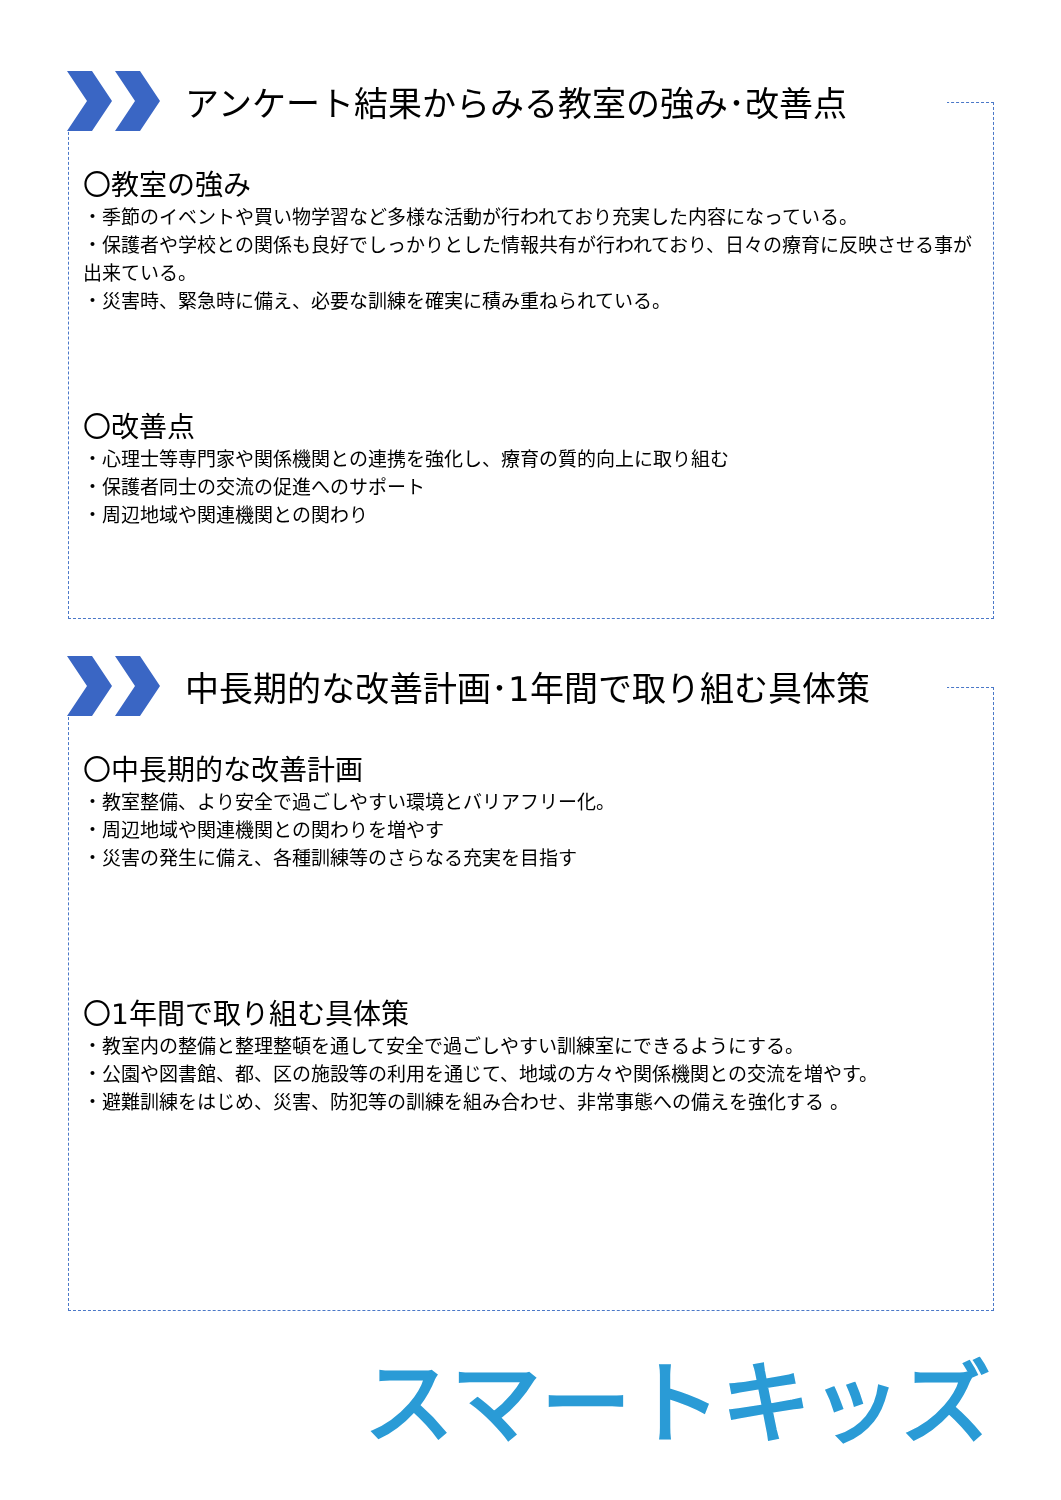アンケート結果からみる教室の強み･改善点
〇教室の強み
・季節のイベントや買い物学習など多様な活動が行われており充実した内容になっている。
・保護者や学校との関係も良好でしっかりとした情報共有が行われており、日々の療育に反映させる事が出来ている。
・災害時、緊急時に備え、必要な訓練を確実に積み重ねられている。
〇改善点
・心理士等専門家や関係機関との連携を強化し、療育の質的向上に取り組む
・保護者同士の交流の促進へのサポート
・周辺地域や関連機関との関わり
中長期的な改善計画･1年間で取り組む具体策
〇中長期的な改善計画
・教室整備、より安全で過ごしやすい環境とバリアフリー化。
・周辺地域や関連機関との関わりを増やす
・災害の発生に備え、各種訓練等のさらなる充実を目指す
〇1年間で取り組む具体策
・教室内の整備と整理整頓を通して安全で過ごしやすい訓練室にできるようにする。
・公園や図書館、都、区の施設等の利用を通じて、地域の方々や関係機関との交流を増やす。
・避難訓練をはじめ、災害、防犯等の訓練を組み合わせ、非常事態への備えを強化する 。
スマートキッズ